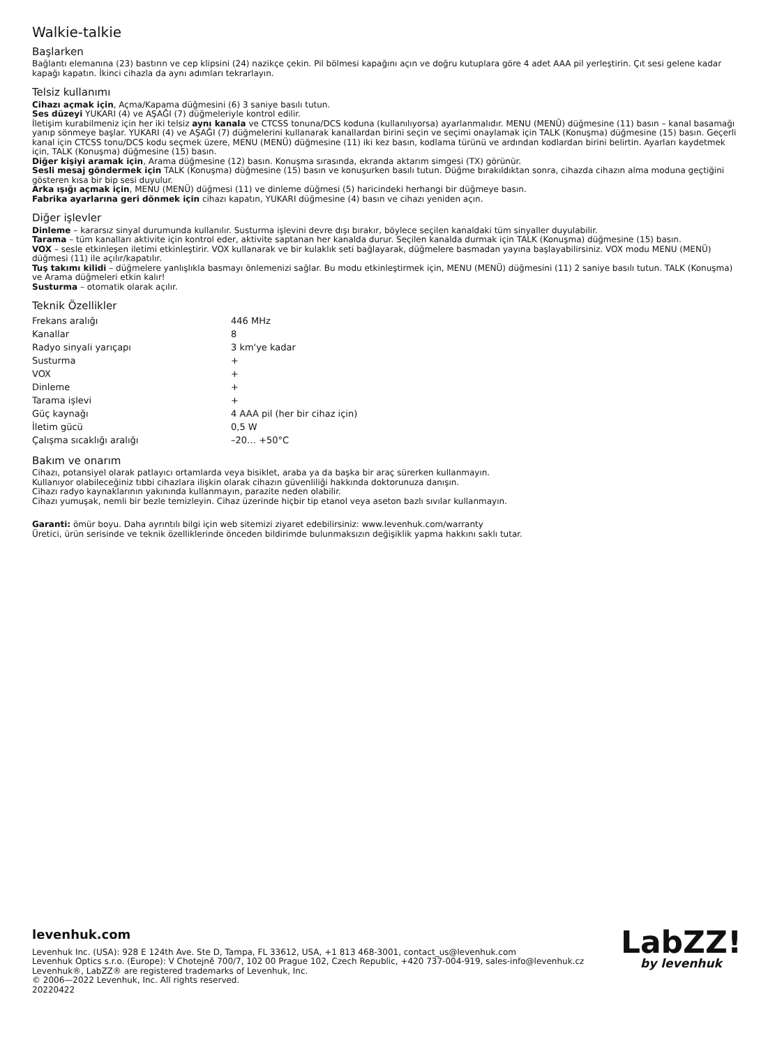Walkie-talkie
Başlarken
Bağlantı elemanına (23) bastırın ve cep klipsini (24) nazikçe çekin. Pil bölmesi kapağını açın ve doğru kutuplara göre 4 adet AAA pil yerleştirin. Çıt sesi gelene kadar kapağı kapatın. İkinci cihazla da aynı adımları tekrarlayın.
Telsiz kullanımı
Cihazı açmak için, Açma/Kapama düğmesini (6) 3 saniye basılı tutun.
Ses düzeyi YUKARI (4) ve AŞAĞI (7) düğmeleriyle kontrol edilir.
İletişim kurabilmeniz için her iki telsiz aynı kanala ve CTCSS tonuna/DCS koduna (kullanılıyorsa) ayarlanmalıdır. MENU (MENÜ) düğmesine (11) basın – kanal basamağı yanıp sönmeye başlar. YUKARI (4) ve AŞAĞI (7) düğmelerini kullanarak kanallardan birini seçin ve seçimi onaylamak için TALK (Konuşma) düğmesine (15) basın. Geçerli kanal için CTCSS tonu/DCS kodu seçmek üzere, MENU (MENÜ) düğmesine (11) iki kez basın, kodlama türünü ve ardından kodlardan birini belirtin. Ayarları kaydetmek için, TALK (Konuşma) düğmesine (15) basın.
Diğer kişiyi aramak için, Arama düğmesine (12) basın. Konuşma sırasında, ekranda aktarım simgesi (TX) görünür.
Sesli mesaj göndermek için TALK (Konuşma) düğmesine (15) basın ve konuşurken basılı tutun. Düğme bırakıldıktan sonra, cihazda cihazın alma moduna geçtiğini gösteren kısa bir bip sesi duyulur.
Arka ışığı açmak için, MENU (MENÜ) düğmesi (11) ve dinleme düğmesi (5) haricindeki herhangi bir düğmeye basın.
Fabrika ayarlarına geri dönmek için cihazı kapatın, YUKARI düğmesine (4) basın ve cihazı yeniden açın.
Diğer işlevler
Dinleme – kararsız sinyal durumunda kullanılır. Susturma işlevini devre dışı bırakır, böylece seçilen kanaldaki tüm sinyaller duyulabilir.
Tarama – tüm kanalları aktivite için kontrol eder, aktivite saptanan her kanalda durur. Seçilen kanalda durmak için TALK (Konuşma) düğmesine (15) basın.
VOX – sesle etkinleşen iletimi etkinleştirir. VOX kullanarak ve bir kulaklık seti bağlayarak, düğmelere basmadan yayına başlayabilirsiniz. VOX modu MENU (MENÜ) düğmesi (11) ile açılır/kapatılır.
Tuş takımı kilidi – düğmelere yanlışlıkla basmayı önlemenizi sağlar. Bu modu etkinleştirmek için, MENU (MENÜ) düğmesini (11) 2 saniye basılı tutun. TALK (Konuşma) ve Arama düğmeleri etkin kalır!
Susturma – otomatik olarak açılır.
Teknik Özellikler
| Frekans aralığı | 446 MHz |
| Kanallar | 8 |
| Radyo sinyali yarıçapı | 3 km'ye kadar |
| Susturma | + |
| VOX | + |
| Dinleme | + |
| Tarama işlevi | + |
| Güç kaynağı | 4 AAA pil (her bir cihaz için) |
| İletim gücü | 0,5 W |
| Çalışma sıcaklığı aralığı | –20… +50°C |
Bakım ve onarım
Cihazı, potansiyel olarak patlayıcı ortamlarda veya bisiklet, araba ya da başka bir araç sürerken kullanmayın.
Kullanıyor olabileceğiniz tıbbi cihazlara ilişkin olarak cihazın güvenliliği hakkında doktorunuza danışın.
Cihazı radyo kaynaklarının yakınında kullanmayın, parazite neden olabilir.
Cihazı yumuşak, nemli bir bezle temizleyin. Cihaz üzerinde hiçbir tip etanol veya aseton bazlı sıvılar kullanmayın.
Garanti: ömür boyu. Daha ayrıntılı bilgi için web sitemizi ziyaret edebilirsiniz: www.levenhuk.com/warranty
Üretici, ürün serisinde ve teknik özelliklerinde önceden bildirimde bulunmaksızın değişiklik yapma hakkını saklı tutar.
levenhuk.com
Levenhuk Inc. (USA): 928 E 124th Ave. Ste D, Tampa, FL 33612, USA, +1 813 468-3001, contact_us@levenhuk.com
Levenhuk Optics s.r.o. (Europe): V Chotejně 700/7, 102 00 Prague 102, Czech Republic, +420 737-004-919, sales-info@levenhuk.cz
Levenhuk®, LabZZ® are registered trademarks of Levenhuk, Inc.
© 2006—2022 Levenhuk, Inc. All rights reserved.
20220422
LabZZ!
by levenhuk